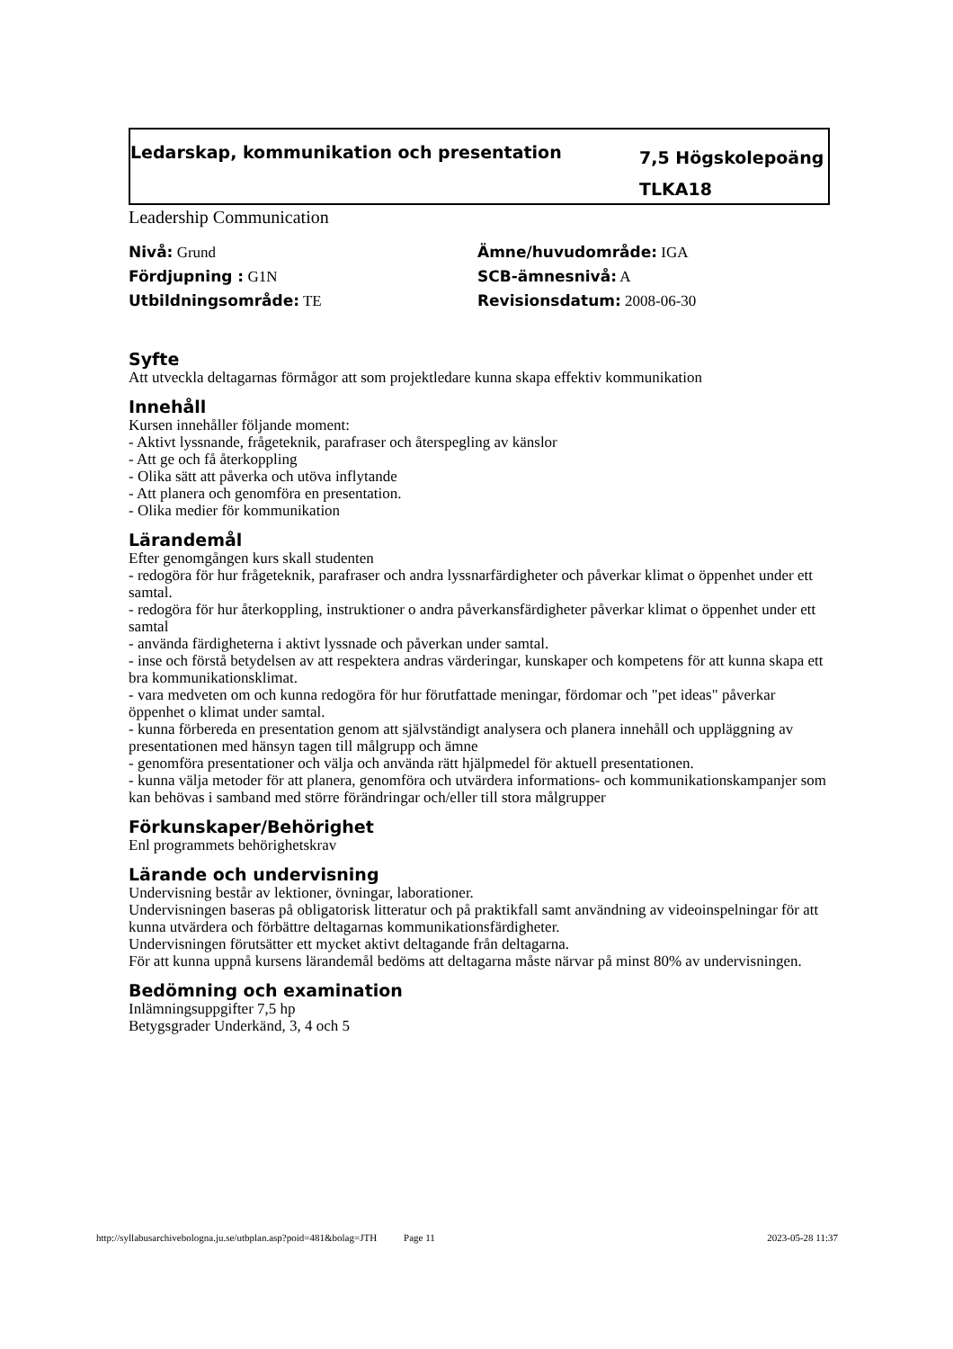Ledarskap, kommunikation och presentation
7,5 Högskolepoäng
TLKA18
Leadership Communication
Nivå: Grund
Ämne/huvudområde: IGA
Fördjupning : G1N
SCB-ämnesnivå: A
Utbildningsområde: TE
Revisionsdatum: 2008-06-30
Syfte
Att utveckla deltagarnas förmågor att som projektledare kunna skapa effektiv kommunikation
Innehåll
Kursen innehåller följande moment:
- Aktivt lyssnande, frågeteknik, parafraser och återspegling av känslor
- Att ge och få återkoppling
- Olika sätt att påverka och utöva inflytande
- Att planera och genomföra en presentation.
- Olika medier för kommunikation
Lärandemål
Efter genomgången kurs skall studenten
- redogöra för hur frågeteknik, parafraser och andra lyssnarfärdigheter och påverkar klimat o öppenhet under ett samtal.
- redogöra för hur återkoppling, instruktioner o andra påverkansfärdigheter påverkar klimat o öppenhet under ett samtal
- använda färdigheterna i aktivt lyssnade och påverkan under samtal.
- inse och förstå betydelsen av att respektera andras värderingar, kunskaper och kompetens för att kunna skapa ett bra kommunikationsklimat.
- vara medveten om och kunna redogöra för hur förutfattade meningar, fördomar och "pet ideas" påverkar öppenhet o klimat under samtal.
- kunna förbereda en presentation genom att självständigt analysera och planera innehåll och uppläggning av presentationen med hänsyn tagen till målgrupp och ämne
- genomföra presentationer och välja och använda rätt hjälpmedel för aktuell presentationen.
- kunna välja metoder för att planera, genomföra och utvärdera informations- och kommunikationskampanjer som kan behövas i samband med större förändringar och/eller till stora målgrupper
Förkunskaper/Behörighet
Enl programmets behörighetskrav
Lärande och undervisning
Undervisning består av lektioner, övningar, laborationer.
Undervisningen baseras på obligatorisk litteratur och på praktikfall samt användning av videoinspelningar för att kunna utvärdera och förbättre deltagarnas kommunikationsfärdigheter.
Undervisningen förutsätter ett mycket aktivt deltagande från deltagarna.
För att kunna uppnå kursens lärandemål bedöms att deltagarna måste närvar på minst 80% av undervisningen.
Bedömning och examination
Inlämningsuppgifter 7,5 hp
Betygsgrader Underkänd, 3, 4 och 5
http://syllabusarchivebologna.ju.se/utbplan.asp?poid=481&bolag=JTH Page 11 2023-05-28 11:37